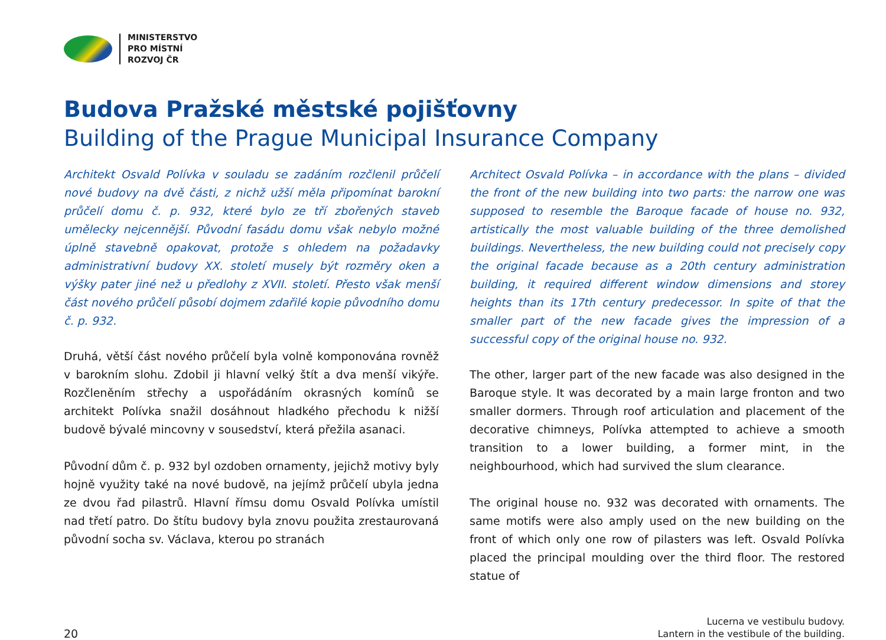MINISTERSTVO
PRO MÍSTNÍ
ROZVOJ ČR
Budova Pražské městské pojišťovny
Building of the Prague Municipal Insurance Company
Architekt Osvald Polívka v souladu se zadáním rozčlenil průčelí nové budovy na dvě části, z nichž užší měla připomínat barokní průčelí domu č. p. 932, které bylo ze tří zbořených staveb umělecky nejcennější. Původní fasádu domu však nebylo možné úplně stavebně opakovat, protože s ohledem na požadavky administrativní budovy XX. století musely být rozměry oken a výšky pater jiné než u předlohy z XVII. století. Přesto však menší část nového průčelí působí dojmem zdařilé kopie původního domu č. p. 932.
Druhá, větší část nového průčelí byla volně komponována rovněž v barokním slohu. Zdobil ji hlavní velký štít a dva menší vikýře. Rozčleněním střechy a uspořádáním okrasných komínů se architekt Polívka snažil dosáhnout hladkého přechodu k nižší budově bývalé mincovny v sousedství, která přežila asanaci.
Původní dům č. p. 932 byl ozdoben ornamenty, jejichž motivy byly hojně využity také na nové budově, na jejímž průčelí ubyla jedna ze dvou řad pilastrů. Hlavní římsu domu Osvald Polívka umístil nad třetí patro. Do štítu budovy byla znovu použita zrestaurovaná původní socha sv. Václava, kterou po stranách
Architect Osvald Polívka – in accordance with the plans – divided the front of the new building into two parts: the narrow one was supposed to resemble the Baroque facade of house no. 932, artistically the most valuable building of the three demolished buildings. Nevertheless, the new building could not precisely copy the original facade because as a 20th century administration building, it required different window dimensions and storey heights than its 17th century predecessor. In spite of that the smaller part of the new facade gives the impression of a successful copy of the original house no. 932.
The other, larger part of the new facade was also designed in the Baroque style. It was decorated by a main large fronton and two smaller dormers. Through roof articulation and placement of the decorative chimneys, Polívka attempted to achieve a smooth transition to a lower building, a former mint, in the neighbourhood, which had survived the slum clearance.
The original house no. 932 was decorated with ornaments. The same motifs were also amply used on the new building on the front of which only one row of pilasters was left. Osvald Polívka placed the principal moulding over the third floor. The restored statue of
20
Lucerna ve vestibulu budovy.
Lantern in the vestibule of the building.